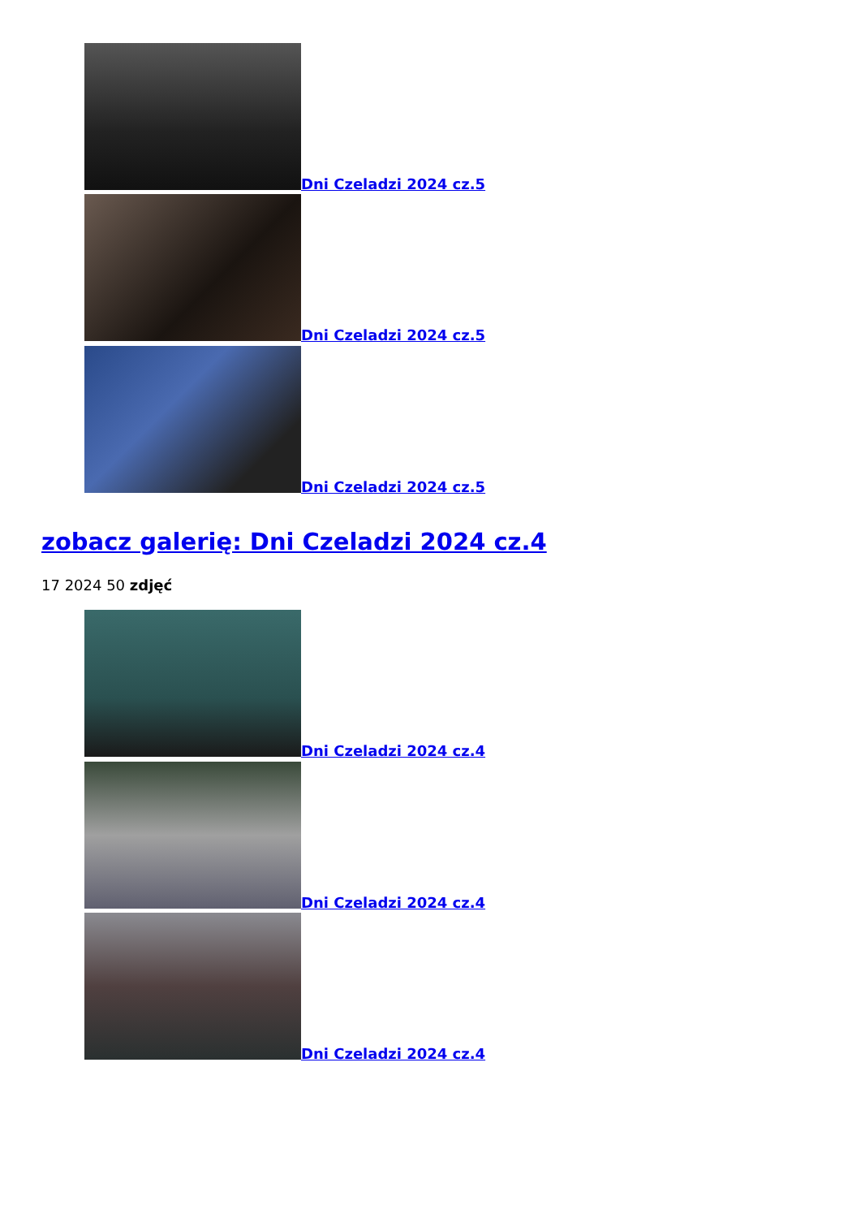Dni Czeladzi 2024 cz.5
Dni Czeladzi 2024 cz.5
Dni Czeladzi 2024 cz.5
zobacz galerię: Dni Czeladzi 2024 cz.4
17 2024 50 zdjęć
Dni Czeladzi 2024 cz.4
Dni Czeladzi 2024 cz.4
Dni Czeladzi 2024 cz.4